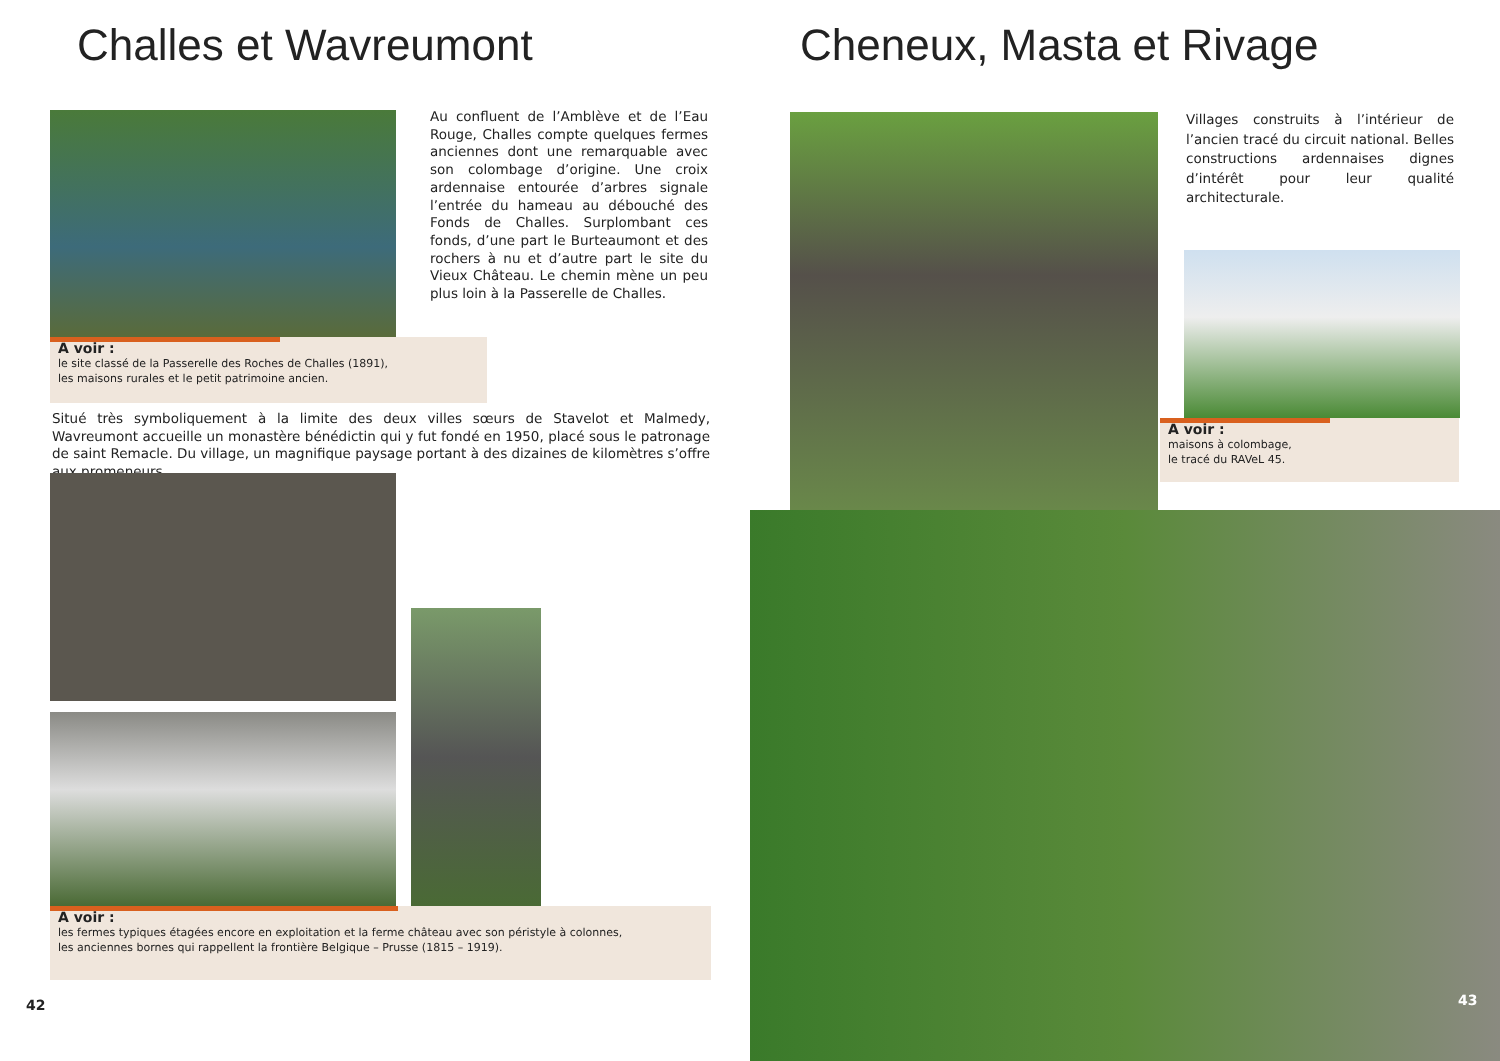Challes et Wavreumont
Au confluent de l’Amblève et de l’Eau Rouge, Challes compte quelques fermes anciennes dont une remarquable avec son colombage d’origine. Une croix ardennaise entourée d’arbres signale l’entrée du hameau au débouché des Fonds de Challes. Surplombant ces fonds, d’une part le Burteaumont et des rochers à nu et d’autre part le site du Vieux Château. Le chemin mène un peu plus loin à la Passerelle de Challes.
A voir :
le site classé de la Passerelle des Roches de Challes (1891),
les maisons rurales et le petit patrimoine ancien.
Situé très symboliquement à la limite des deux villes sœurs de Stavelot et Malmedy, Wavreumont accueille un monastère bénédictin qui y fut fondé en 1950, placé sous le patronage de saint Remacle. Du village, un magnifique paysage portant à des dizaines de kilomètres s’offre aux promeneurs.
A voir :
les fermes typiques étagées encore en exploitation et la ferme château avec son péristyle à colonnes,
les anciennes bornes qui rappellent la frontière Belgique – Prusse (1815 – 1919).
42
Cheneux, Masta et Rivage
Villages construits à l’intérieur de l’ancien tracé du circuit national. Belles constructions ardennaises dignes d’intérêt pour leur qualité architecturale.
A voir :
maisons à colombage,
le tracé du RAVeL 45.
43